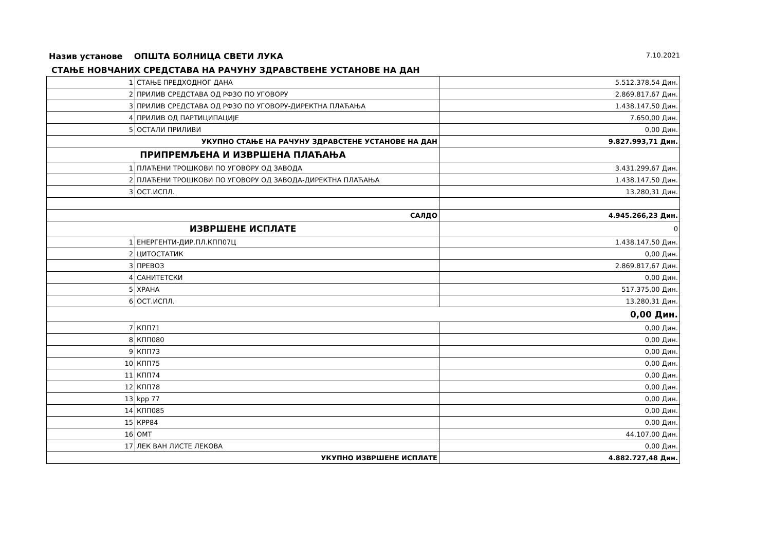Назив установе ОПШТА БОЛНИЦА СВЕТИ ЛУКА 7.10.2021
СТАЊЕ НОВЧАНИХ СРЕДСТАВА НА РАЧУНУ ЗДРАВСТВЕНЕ УСТАНОВЕ НА ДАН
| 1 | СТАЊЕ ПРЕДХОДНОГ ДАНА | 5.512.378,54 Дин. |
| 2 | ПРИЛИВ СРЕДСТАВА ОД РФЗО ПО УГОВОРУ | 2.869.817,67 Дин. |
| 3 | ПРИЛИВ СРЕДСТАВА ОД РФЗО ПО УГОВОРУ-ДИРЕКТНА ПЛАЋАЊА | 1.438.147,50 Дин. |
| 4 | ПРИЛИВ ОД ПАРТИЦИПАЦИЈЕ | 7.650,00 Дин. |
| 5 | ОСТАЛИ ПРИЛИВИ | 0,00 Дин. |
| УКУПНО СТАЊЕ НА РАЧУНУ ЗДРАВСТЕНЕ УСТАНОВЕ НА ДАН | | 9.827.993,71 Дин. |
| ПРИПРЕМЉЕНА И ИЗВРШЕНА ПЛАЋАЊА | | |
| 1 | ПЛАЋЕНИ ТРОШКОВИ ПО УГОВОРУ ОД ЗАВОДА | 3.431.299,67 Дин. |
| 2 | ПЛАЋЕНИ ТРОШКОВИ ПО УГОВОРУ ОД ЗАВОДА-ДИРЕКТНА ПЛАЋАЊА | 1.438.147,50 Дин. |
| 3 | ОСТ.ИСПЛ. | 13.280,31 Дин. |
| САЛДО | | 4.945.266,23 Дин. |
| ИЗВРШЕНЕ ИСПЛАТЕ | | 0 |
| 1 | ЕНЕРГЕНТИ-ДИР.ПЛ.КПП07Ц | 1.438.147,50 Дин. |
| 2 | ЦИТОСТАТИК | 0,00 Дин. |
| 3 | ПРЕВОЗ | 2.869.817,67 Дин. |
| 4 | САНИТЕТСКИ | 0,00 Дин. |
| 5 | ХРАНА | 517.375,00 Дин. |
| 6 | ОСТ.ИСПЛ. | 13.280,31 Дин. |
| 0,00 Дин. | | |
| 7 | КПП71 | 0,00 Дин. |
| 8 | КПП080 | 0,00 Дин. |
| 9 | КПП73 | 0,00 Дин. |
| 10 | КПП75 | 0,00 Дин. |
| 11 | КПП74 | 0,00 Дин. |
| 12 | КПП78 | 0,00 Дин. |
| 13 | kpp 77 | 0,00 Дин. |
| 14 | КПП085 | 0,00 Дин. |
| 15 | КРР84 | 0,00 Дин. |
| 16 | ОМТ | 44.107,00 Дин. |
| 17 | ЛЕК ВАН ЛИСТЕ ЛЕКОВА | 0,00 Дин. |
| УКУПНО ИЗВРШЕНЕ ИСПЛАТЕ | | 4.882.727,48 Дин. |